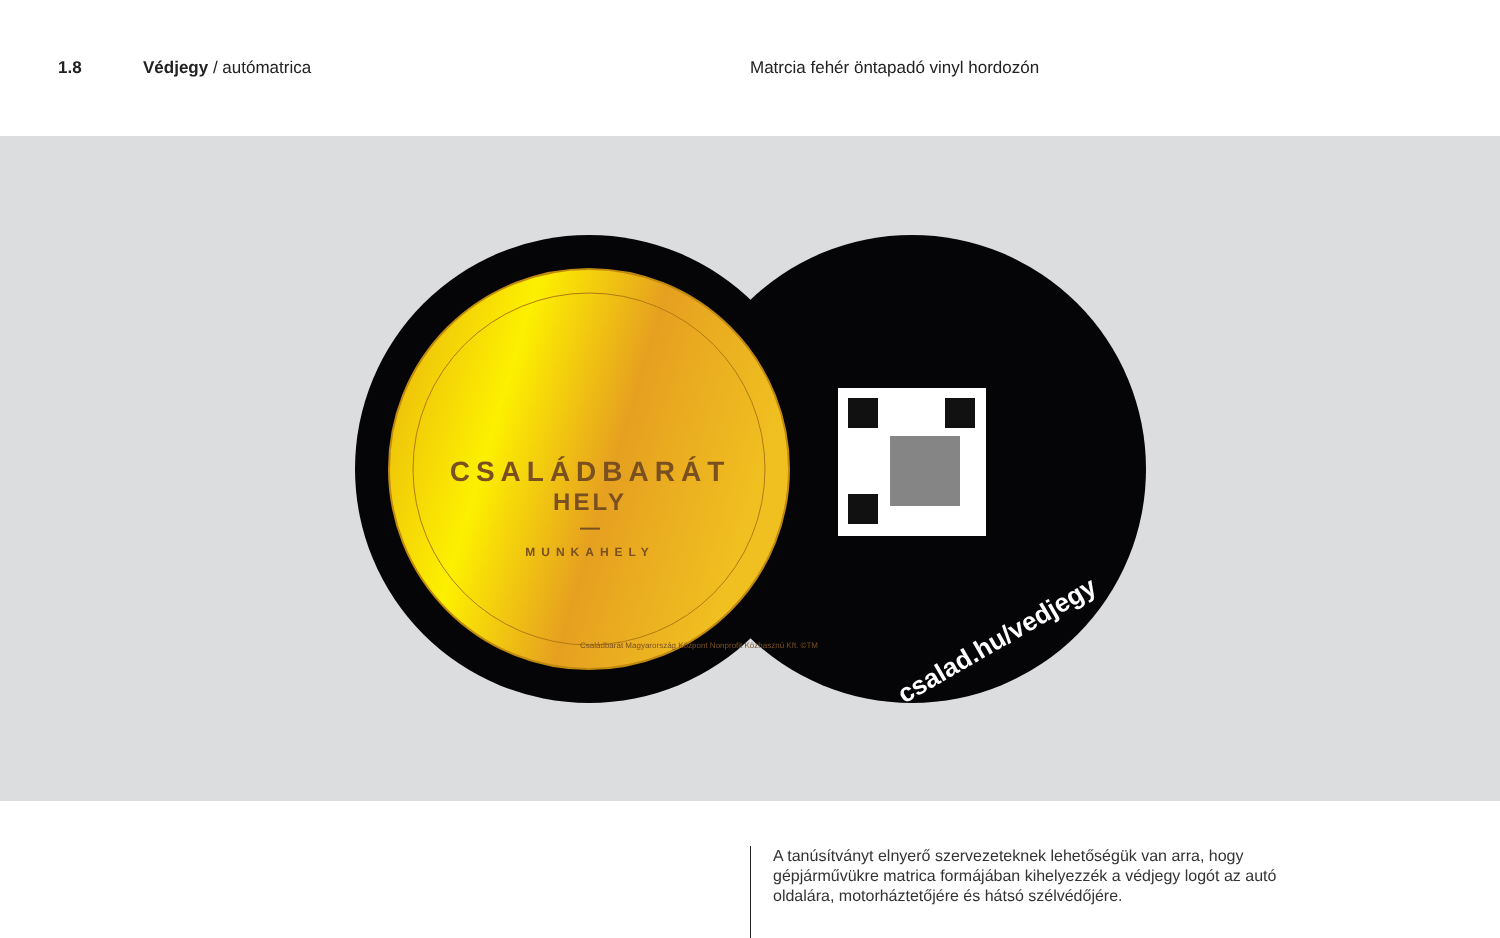1.8 Védjegy / autómatrica
Matrcia fehér öntapadó vinyl hordozón
CSALÁDBARÁT
HELY
—
MUNKAHELY
Családbarát Magyarország Központ Nonprofit Közhasznú Kft. ©TM
csalad.hu/vedjegy
A tanúsítványt elnyerő szervezeteknek lehetőségük van arra, hogy gépjárművükre matrica formájában kihelyezzék a védjegy logót az autó oldalára, motorháztetőjére és hátsó szélvédőjére.